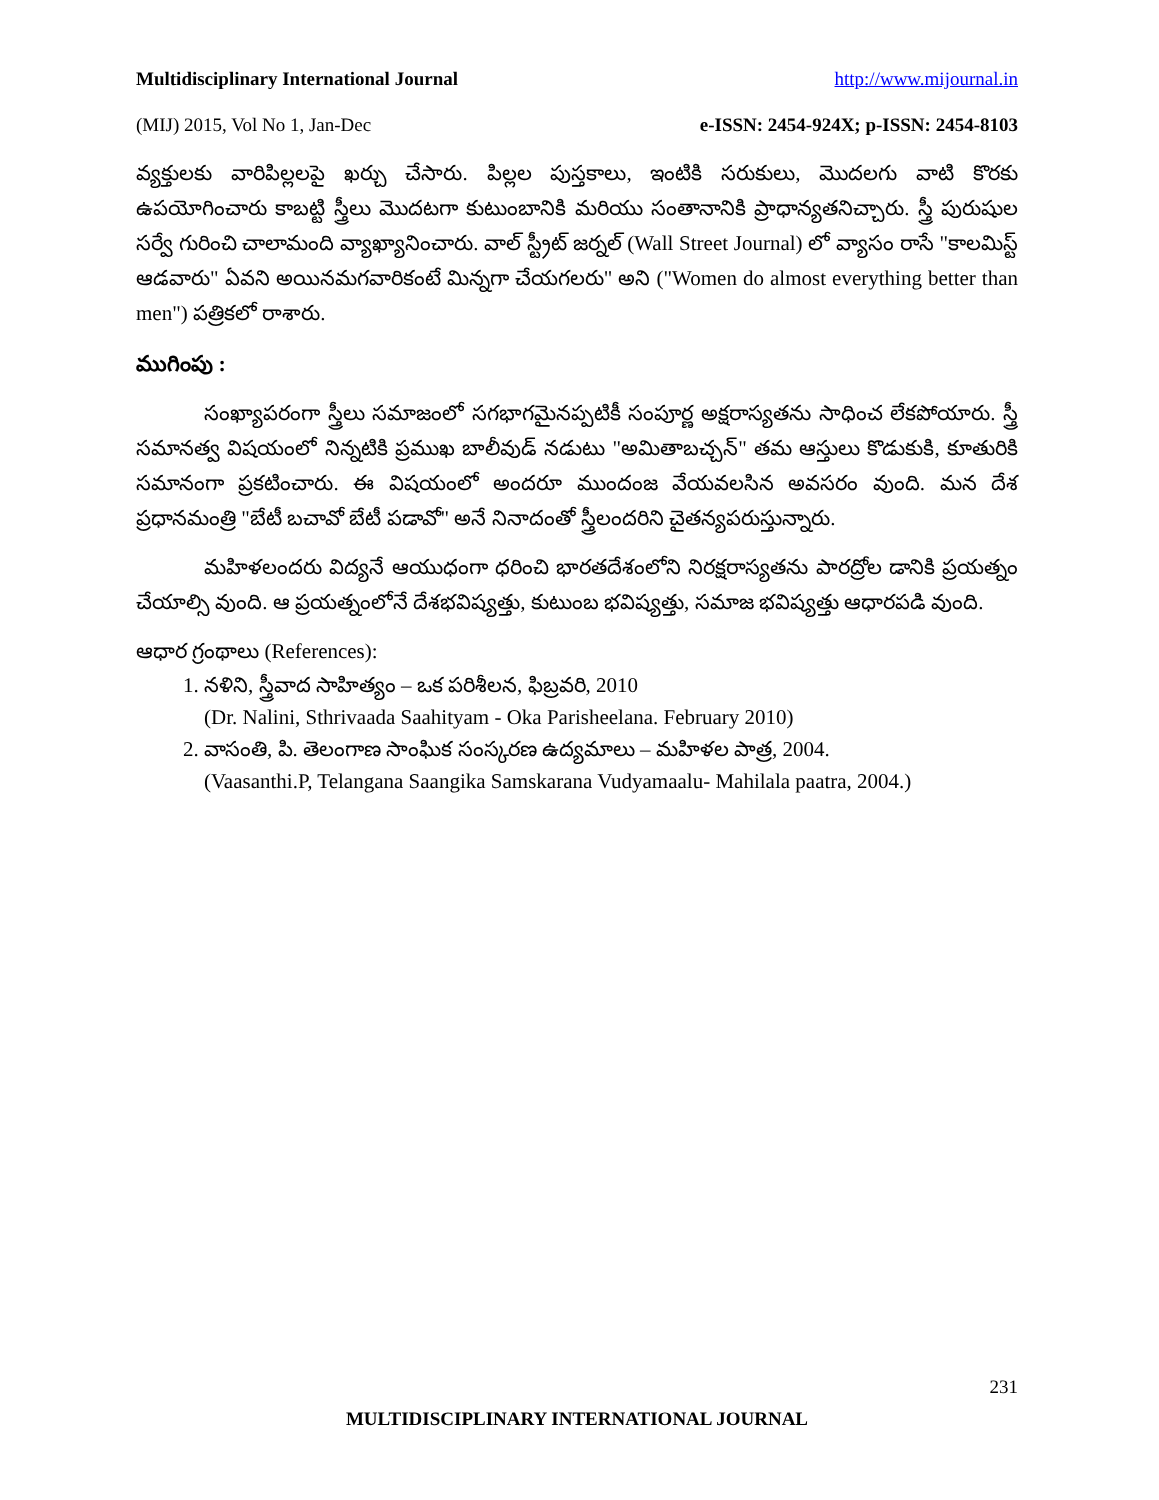Multidisciplinary International Journal http://www.mijournal.in
(MIJ) 2015, Vol No 1, Jan-Dec e-ISSN: 2454-924X; p-ISSN: 2454-8103
వ్యక్తులకు వారిపిల్లలపై ఖర్చు చేసారు. పిల్లల పుస్తకాలు, ఇంటికి సరుకులు, మొదలగు వాటి కొరకు ఉపయోగించారు కాబట్టి స్త్రీలు మొదటగా కుటుంబానికి మరియు సంతానానికి ప్రాధాన్యతనిచ్చారు. స్త్రీ పురుషుల సర్వే గురించి చాలామంది వ్యాఖ్యానించారు. వాల్ స్ట్రీట్ జర్నల్ (Wall Street Journal) లో వ్యాసం రాసే "కాలమిస్ట్ ఆడవారు" ఏవని అయినమగవారికంటే మిన్నగా చేయగలరు" అని ("Women do almost everything better than men") పత్రికలో రాశారు.
ముగింపు :
సంఖ్యాపరంగా స్త్రీలు సమాజంలో సగభాగమైనప్పటికీ సంపూర్ణ అక్షరాస్యతను సాధించ లేకపోయారు. స్త్రీ సమానత్వ విషయంలో నిన్నటికి ప్రముఖ బాలీవుడ్ నడుటు "అమితాబచ్చన్" తమ ఆస్తులు కొడుకుకి, కూతురికి సమానంగా ప్రకటించారు. ఈ విషయంలో అందరూ ముందంజ వేయవలసిన అవసరం వుంది. మన దేశ ప్రధానమంత్రి "బేటీ బచావో బేటీ పడావో" అనే నినాదంతో స్త్రీలందరిని చైతన్యపరుస్తున్నారు.
మహిళలందరు విద్యనే ఆయుధంగా ధరించి భారతదేశంలోని నిరక్షరాస్యతను పారద్రోల డానికి ప్రయత్నం చేయాల్సి వుంది. ఆ ప్రయత్నంలోనే దేశభవిష్యత్తు, కుటుంబ భవిష్యత్తు, సమాజ భవిష్యత్తు ఆధారపడి వుంది.
ఆధార గ్రంథాలు (References):
1. నళిని, స్త్రీవాద సాహిత్యం – ఒక పరిశీలన, ఫిబ్రవరి, 2010
(Dr. Nalini, Sthrivaada Saahityam - Oka Parisheelana. February 2010)
2. వాసంతి, పి. తెలంగాణ సాంఘిక సంస్కరణ ఉద్యమాలు – మహిళల పాత్ర, 2004.
(Vaasanthi.P, Telangana Saangika Samskarana Vudyamaalu- Mahilala paatra, 2004.)
231
MULTIDISCIPLINARY INTERNATIONAL JOURNAL